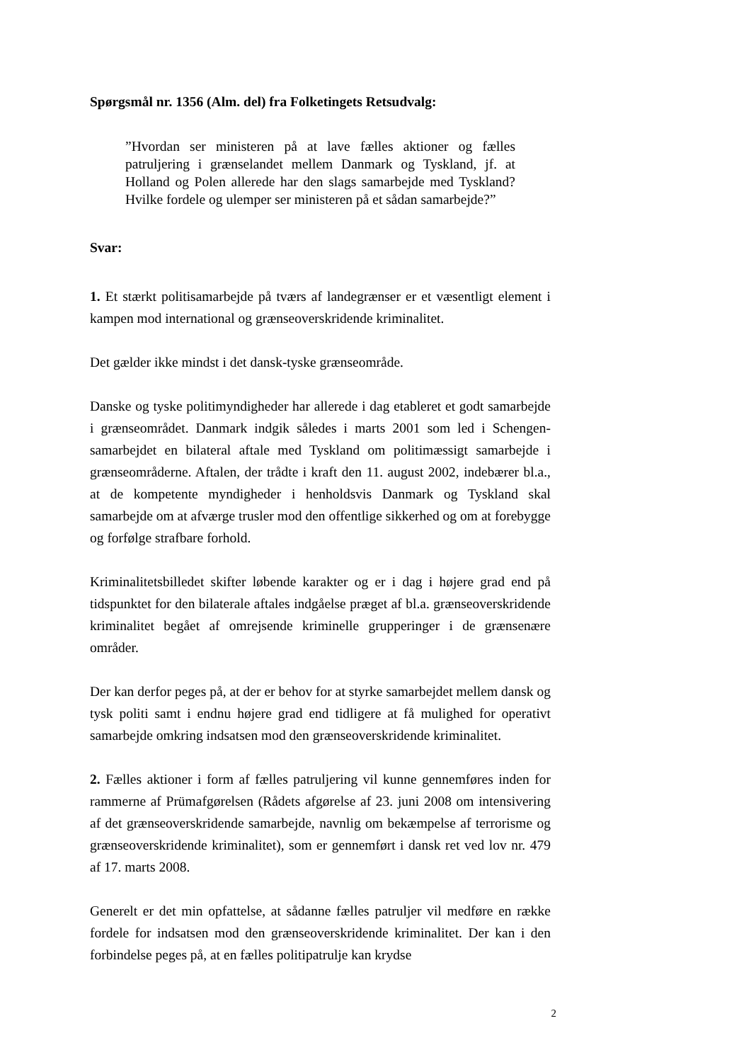Spørgsmål nr. 1356 (Alm. del) fra Folketingets Retsudvalg:
”Hvordan ser ministeren på at lave fælles aktioner og fælles patruljering i grænselandet mellem Danmark og Tyskland, jf. at Holland og Polen allerede har den slags samarbejde med Tyskland? Hvilke fordele og ulemper ser ministeren på et sådan samarbejde?”
Svar:
1. Et stærkt politisamarbejde på tværs af landegrænser er et væsentligt element i kampen mod international og grænseoverskridende kriminalitet.
Det gælder ikke mindst i det dansk-tyske grænseområde.
Danske og tyske politimyndigheder har allerede i dag etableret et godt samarbejde i grænseområdet. Danmark indgik således i marts 2001 som led i Schengen-samarbejdet en bilateral aftale med Tyskland om politimæssigt samarbejde i grænseområderne. Aftalen, der trådte i kraft den 11. august 2002, indebærer bl.a., at de kompetente myndigheder i henholdsvis Danmark og Tyskland skal samarbejde om at afværge trusler mod den offentlige sikkerhed og om at forebygge og forfølge strafbare forhold.
Kriminalitetsbilledet skifter løbende karakter og er i dag i højere grad end på tidspunktet for den bilaterale aftales indgåelse præget af bl.a. grænseoverskridende kriminalitet begået af omrejsende kriminelle grupperinger i de grænsenære områder.
Der kan derfor peges på, at der er behov for at styrke samarbejdet mellem dansk og tysk politi samt i endnu højere grad end tidligere at få mulighed for operativt samarbejde omkring indsatsen mod den grænseoverskridende kriminalitet.
2. Fælles aktioner i form af fælles patruljering vil kunne gennemføres inden for rammerne af Prümafgørelsen (Rådets afgørelse af 23. juni 2008 om intensivering af det grænseoverskridende samarbejde, navnlig om bekæmpelse af terrorisme og grænseoverskridende kriminalitet), som er gennemført i dansk ret ved lov nr. 479 af 17. marts 2008.
Generelt er det min opfattelse, at sådanne fælles patruljer vil medføre en række fordele for indsatsen mod den grænseoverskridende kriminalitet. Der kan i den forbindelse peges på, at en fælles politipatrulje kan krydse
2